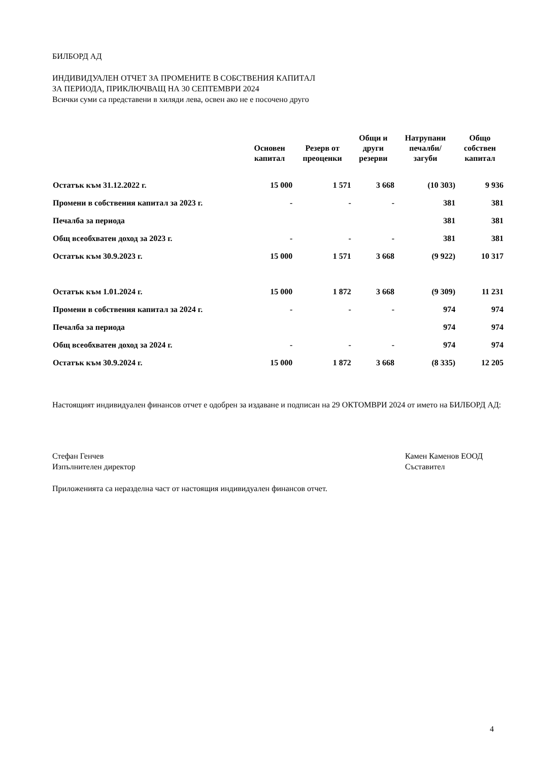БИЛБОРД АД
ИНДИВИДУАЛЕН ОТЧЕТ ЗА ПРОМЕНИТЕ В СОБСТВЕНИЯ КАПИТАЛ
ЗА ПЕРИОДА, ПРИКЛЮЧВАЩ НА 30 СЕПТЕМВРИ 2024
Всички суми са представени в хиляди лева, освен ако не е посочено друго
| | Основен капитал | Резерв от преоценки | Общи и други резерви | Натрупани печалби/ загуби | Общо собствен капитал |
| --- | --- | --- | --- | --- | --- |
| Остатък към 31.12.2022 г. | 15 000 | 1 571 | 3 668 | (10 303) | 9 936 |
| Промени в собствения капитал за 2023 г. | - | - | - | 381 | 381 |
| Печалба за периода | | | | 381 | 381 |
| Общ всеобхватен доход за 2023 г. | - | - | - | 381 | 381 |
| Остатък към 30.9.2023 г. | 15 000 | 1 571 | 3 668 | (9 922) | 10 317 |
| Остатък към 1.01.2024 г. | 15 000 | 1 872 | 3 668 | (9 309) | 11 231 |
| Промени в собствения капитал за 2024 г. | - | - | - | 974 | 974 |
| Печалба за периода | | | | 974 | 974 |
| Общ всеобхватен доход за 2024 г. | - | - | - | 974 | 974 |
| Остатък към 30.9.2024 г. | 15 000 | 1 872 | 3 668 | (8 335) | 12 205 |
Настоящият индивидуален финансов отчет е одобрен за издаване и подписан на 29 ОКТОМВРИ 2024 от името на БИЛБОРД АД:
Стефан Генчев
Изпълнителен директор
Камен Каменов ЕООД
Съставител
Приложенията са неразделна част от настоящия индивидуален финансов отчет.
4